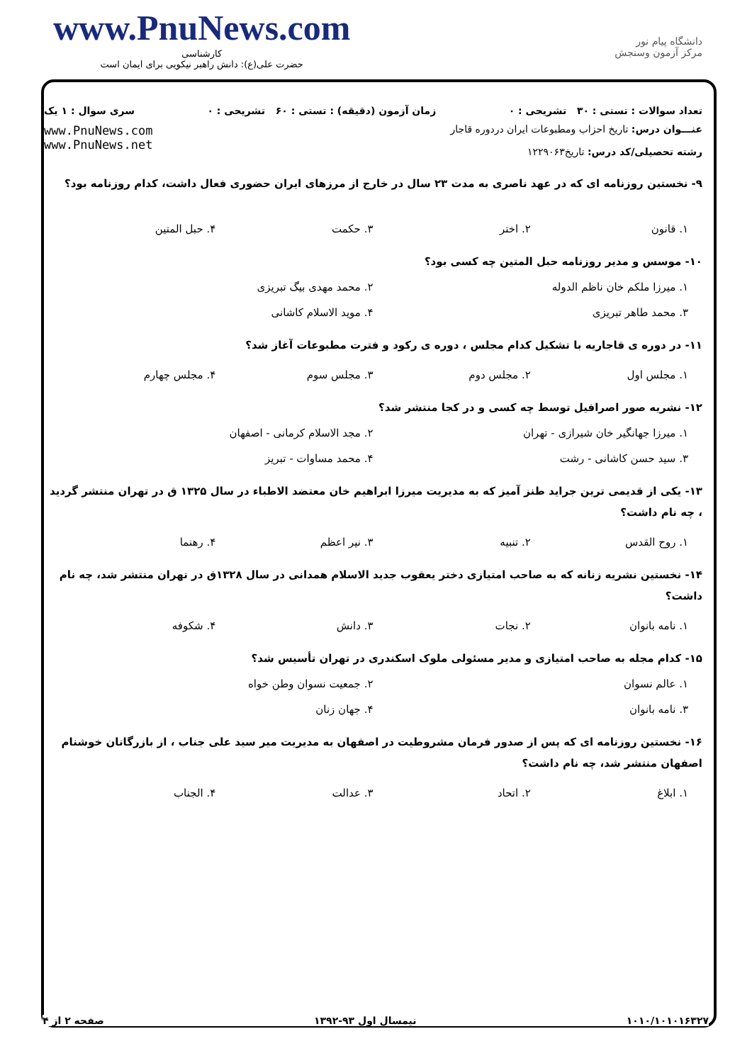www.PnuNews.com
کارشناسی
حضرت علی(ع): دانش راهبر نیکویی برای ایمان است
دانشگاه پیام نور
مرکز آزمون وسنجش
تعداد سوالات : تستی : ۳۰ تشریحی : ۰ زمان آزمون (دقیقه) : تستی : ۶۰ تشریحی : ۰ سری سوال : ۱ یک
عنـــوان درس: تاریخ احزاب ومطبوعات ایران دردوره قاجار
رشته تحصیلی/کد درس: تاریخ۱۲۲۹۰۶۳
www.PnuNews.com
www.PnuNews.net
۹- نخستین روزنامه ای که در عهد ناصری به مدت ۲۳ سال در خارج از مرزهای ایران حضوری فعال داشت، کدام روزنامه بود؟
۱. قانون ۲. اختر ۳. حکمت ۴. حبل المتین
۱۰- موسس و مدیر روزنامه حبل المتین چه کسی بود؟
۱. میرزا ملکم خان ناظم الدوله ۲. محمد مهدی بیگ تبریزی ۳. محمد طاهر تبریزی ۴. موید الاسلام کاشانی
۱۱- در دوره ی قاجاریه با تشکیل کدام مجلس ، دوره ی رکود و فترت مطبوعات آغاز شد؟
۱. مجلس اول ۲. مجلس دوم ۳. مجلس سوم ۴. مجلس چهارم
۱۲- نشریه صور اصرافیل توسط چه کسی و در کجا منتشر شد؟
۱. میرزا جهانگیر خان شیرازی - تهران ۲. مجد الاسلام کرمانی - اصفهان ۳. سید حسن کاشانی - رشت ۴. محمد مساوات - تبریز
۱۳- یکی از قدیمی ترین جراید طنز آمیز که به مدیریت میرزا ابراهیم خان معتضد الاطباء در سال ۱۳۲۵ ق در تهران منتشر گردید ، چه نام داشت؟
۱. روح القدس ۲. تنبیه ۳. نیر اعظم ۴. رهنما
۱۴- نخستین نشریه زنانه که به صاحب امتیازی دختر یعقوب جدید الاسلام همدانی در سال ۱۳۲۸ق در تهران منتشر شد، چه نام داشت؟
۱. نامه بانوان ۲. نجات ۳. دانش ۴. شکوفه
۱۵- کدام مجله به صاحب امتیازی و مدیر مسئولی ملوک اسکندری در تهران تأسیس شد؟
۱. عالم نسوان ۲. جمعیت نسوان وطن خواه ۳. نامه بانوان ۴. جهان زنان
۱۶- نخستین روزنامه ای که پس از صدور فرمان مشروطیت در اصفهان به مدیریت میر سید علی جناب ، از بازرگانان خوشنام اصفهان منتشر شد، چه نام داشت؟
۱. ابلاغ ۲. اتحاد ۳. عدالت ۴. الجناب
۱۰۱۰/۱۰۱۰۱۶۳۲۷ نیمسال اول ۹۳-۱۳۹۲ صفحه ۲ از ۴